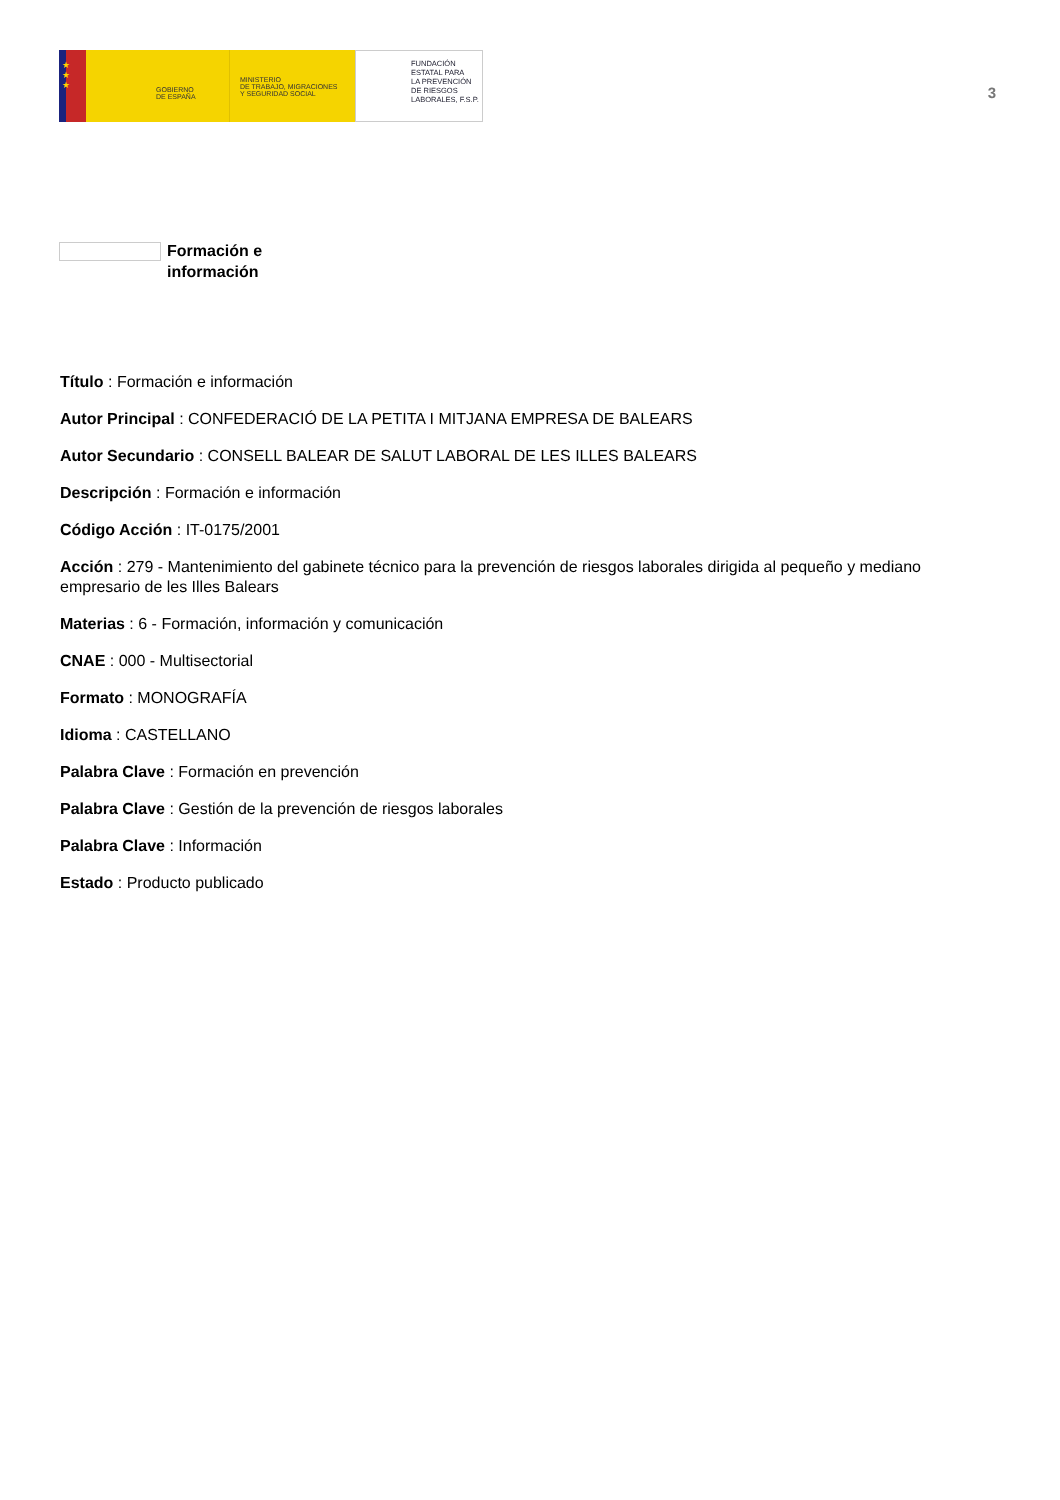★
★
★
GOBIERNO
DE ESPAÑA
MINISTERIO
DE TRABAJO, MIGRACIONES
Y SEGURIDAD SOCIAL
FUNDACIÓN
ESTATAL PARA
LA PREVENCIÓN
DE RIESGOS
LABORALES, F.S.P.
3
Formación e
información
Título : Formación e información
Autor Principal : CONFEDERACIÓ DE LA PETITA I MITJANA EMPRESA DE BALEARS
Autor Secundario : CONSELL BALEAR DE SALUT LABORAL DE LES ILLES BALEARS
Descripción : Formación e información
Código Acción : IT-0175/2001
Acción : 279 - Mantenimiento del gabinete técnico para la prevención de riesgos laborales dirigida al pequeño y mediano empresario de les Illes Balears
Materias : 6 - Formación, información y comunicación
CNAE : 000 - Multisectorial
Formato : MONOGRAFÍA
Idioma : CASTELLANO
Palabra Clave : Formación en prevención
Palabra Clave : Gestión de la prevención de riesgos laborales
Palabra Clave : Información
Estado : Producto publicado